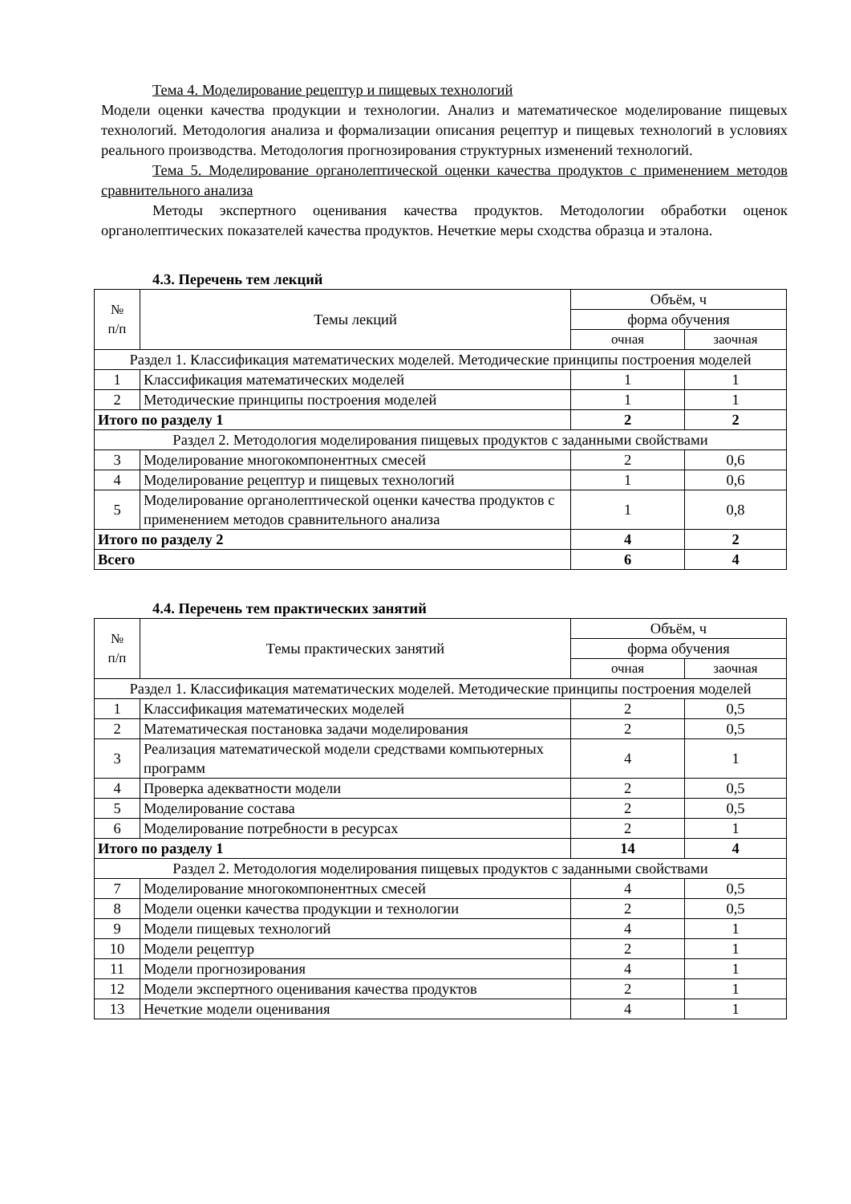Тема 4. Моделирование рецептур и пищевых технологий
Модели оценки качества продукции и технологии. Анализ и математическое моделирование пищевых технологий. Методология анализа и формализации описания рецептур и пищевых технологий в условиях реального производства. Методология прогнозирования структурных изменений технологий.
Тема 5. Моделирование органолептической оценки качества продуктов с применением методов сравнительного анализа
Методы экспертного оценивания качества продуктов. Методологии обработки оценок органолептических показателей качества продуктов. Нечеткие меры сходства образца и эталона.
4.3. Перечень тем лекций
| № п/п | Темы лекций | Объём, ч | |
| --- | --- | --- | --- |
| | | форма обучения | |
| | | очная | заочная |
| Раздел 1. Классификация математических моделей. Методические принципы построения моделей | | | |
| 1 | Классификация математических моделей | 1 | 1 |
| 2 | Методические принципы построения моделей | 1 | 1 |
| Итого по разделу 1 | | 2 | 2 |
| Раздел 2. Методология моделирования пищевых продуктов с заданными свойствами | | | |
| 3 | Моделирование многокомпонентных смесей | 2 | 0,6 |
| 4 | Моделирование рецептур и пищевых технологий | 1 | 0,6 |
| 5 | Моделирование органолептической оценки качества продуктов с применением методов сравнительного анализа | 1 | 0,8 |
| Итого по разделу 2 | | 4 | 2 |
| Всего | | 6 | 4 |
4.4. Перечень тем практических занятий
| № п/п | Темы практических занятий | Объём, ч | |
| --- | --- | --- | --- |
| | | форма обучения | |
| | | очная | заочная |
| Раздел 1. Классификация математических моделей. Методические принципы построения моделей | | | |
| 1 | Классификация математических моделей | 2 | 0,5 |
| 2 | Математическая постановка задачи моделирования | 2 | 0,5 |
| 3 | Реализация математической модели средствами компьютерных программ | 4 | 1 |
| 4 | Проверка адекватности модели | 2 | 0,5 |
| 5 | Моделирование состава | 2 | 0,5 |
| 6 | Моделирование потребности в ресурсах | 2 | 1 |
| Итого по разделу 1 | | 14 | 4 |
| Раздел 2. Методология моделирования пищевых продуктов с заданными свойствами | | | |
| 7 | Моделирование многокомпонентных смесей | 4 | 0,5 |
| 8 | Модели оценки качества продукции и технологии | 2 | 0,5 |
| 9 | Модели пищевых технологий | 4 | 1 |
| 10 | Модели рецептур | 2 | 1 |
| 11 | Модели прогнозирования | 4 | 1 |
| 12 | Модели экспертного оценивания качества продуктов | 2 | 1 |
| 13 | Нечеткие модели оценивания | 4 | 1 |